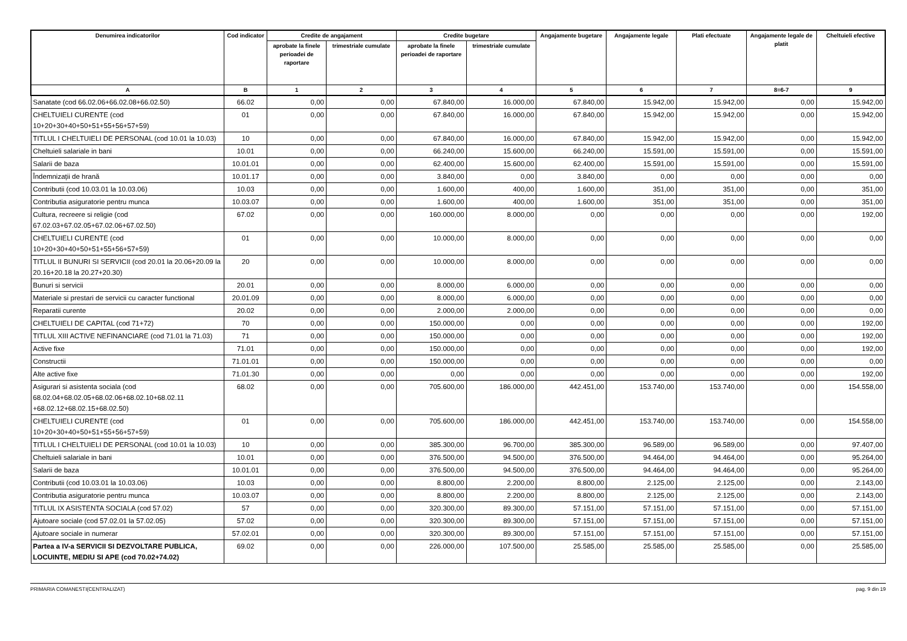| Denumirea indicatorilor | Cod indicator | Credite de angajament | | Credite bugetare | | Angajamente bugetare | Angajamente legale | Plati efectuate | Angajamente legale de platit | Cheltuieli efective |
| --- | --- | --- | --- | --- | --- | --- | --- | --- | --- | --- |
| | | aprobate la finele perioadei de raportare | trimestriale cumulate | aprobate la finele perioadei de raportare | trimestriale cumulate | | | | | |
| A | B | 1 | 2 | 3 | 4 | 5 | 6 | 7 | 8=6-7 | 9 |
| Sanatate (cod 66.02.06+66.02.08+66.02.50) | 66.02 | 0,00 | 0,00 | 67.840,00 | 16.000,00 | 67.840,00 | 15.942,00 | 15.942,00 | 0,00 | 15.942,00 |
| CHELTUIELI CURENTE (cod 10+20+30+40+50+51+55+56+57+59) | 01 | 0,00 | 0,00 | 67.840,00 | 16.000,00 | 67.840,00 | 15.942,00 | 15.942,00 | 0,00 | 15.942,00 |
| TITLUL I CHELTUIELI DE PERSONAL (cod 10.01 la 10.03) | 10 | 0,00 | 0,00 | 67.840,00 | 16.000,00 | 67.840,00 | 15.942,00 | 15.942,00 | 0,00 | 15.942,00 |
| Cheltuieli salariale in bani | 10.01 | 0,00 | 0,00 | 66.240,00 | 15.600,00 | 66.240,00 | 15.591,00 | 15.591,00 | 0,00 | 15.591,00 |
| Salarii de baza | 10.01.01 | 0,00 | 0,00 | 62.400,00 | 15.600,00 | 62.400,00 | 15.591,00 | 15.591,00 | 0,00 | 15.591,00 |
| Îndemnizații de hrană | 10.01.17 | 0,00 | 0,00 | 3.840,00 | 0,00 | 3.840,00 | 0,00 | 0,00 | 0,00 | 0,00 |
| Contributii (cod 10.03.01 la 10.03.06) | 10.03 | 0,00 | 0,00 | 1.600,00 | 400,00 | 1.600,00 | 351,00 | 351,00 | 0,00 | 351,00 |
| Contributia asiguratorie pentru munca | 10.03.07 | 0,00 | 0,00 | 1.600,00 | 400,00 | 1.600,00 | 351,00 | 351,00 | 0,00 | 351,00 |
| Cultura, recreere si religie (cod 67.02.03+67.02.05+67.02.06+67.02.50) | 67.02 | 0,00 | 0,00 | 160.000,00 | 8.000,00 | 0,00 | 0,00 | 0,00 | 0,00 | 192,00 |
| CHELTUIELI CURENTE (cod 10+20+30+40+50+51+55+56+57+59) | 01 | 0,00 | 0,00 | 10.000,00 | 8.000,00 | 0,00 | 0,00 | 0,00 | 0,00 | 0,00 |
| TITLUL II BUNURI SI SERVICII (cod 20.01 la 20.06+20.09 la 20.16+20.18 la 20.27+20.30) | 20 | 0,00 | 0,00 | 10.000,00 | 8.000,00 | 0,00 | 0,00 | 0,00 | 0,00 | 0,00 |
| Bunuri si servicii | 20.01 | 0,00 | 0,00 | 8.000,00 | 6.000,00 | 0,00 | 0,00 | 0,00 | 0,00 | 0,00 |
| Materiale si prestari de servicii cu caracter functional | 20.01.09 | 0,00 | 0,00 | 8.000,00 | 6.000,00 | 0,00 | 0,00 | 0,00 | 0,00 | 0,00 |
| Reparatii curente | 20.02 | 0,00 | 0,00 | 2.000,00 | 2.000,00 | 0,00 | 0,00 | 0,00 | 0,00 | 0,00 |
| CHELTUIELI DE CAPITAL (cod 71+72) | 70 | 0,00 | 0,00 | 150.000,00 | 0,00 | 0,00 | 0,00 | 0,00 | 0,00 | 192,00 |
| TITLUL XIII ACTIVE NEFINANCIARE (cod 71.01 la 71.03) | 71 | 0,00 | 0,00 | 150.000,00 | 0,00 | 0,00 | 0,00 | 0,00 | 0,00 | 192,00 |
| Active fixe | 71.01 | 0,00 | 0,00 | 150.000,00 | 0,00 | 0,00 | 0,00 | 0,00 | 0,00 | 192,00 |
| Constructii | 71.01.01 | 0,00 | 0,00 | 150.000,00 | 0,00 | 0,00 | 0,00 | 0,00 | 0,00 | 0,00 |
| Alte active fixe | 71.01.30 | 0,00 | 0,00 | 0,00 | 0,00 | 0,00 | 0,00 | 0,00 | 0,00 | 192,00 |
| Asigurari si asistenta sociala (cod 68.02.04+68.02.05+68.02.06+68.02.10+68.02.11 +68.02.12+68.02.15+68.02.50) | 68.02 | 0,00 | 0,00 | 705.600,00 | 186.000,00 | 442.451,00 | 153.740,00 | 153.740,00 | 0,00 | 154.558,00 |
| CHELTUIELI CURENTE (cod 10+20+30+40+50+51+55+56+57+59) | 01 | 0,00 | 0,00 | 705.600,00 | 186.000,00 | 442.451,00 | 153.740,00 | 153.740,00 | 0,00 | 154.558,00 |
| TITLUL I CHELTUIELI DE PERSONAL (cod 10.01 la 10.03) | 10 | 0,00 | 0,00 | 385.300,00 | 96.700,00 | 385.300,00 | 96.589,00 | 96.589,00 | 0,00 | 97.407,00 |
| Cheltuieli salariale in bani | 10.01 | 0,00 | 0,00 | 376.500,00 | 94.500,00 | 376.500,00 | 94.464,00 | 94.464,00 | 0,00 | 95.264,00 |
| Salarii de baza | 10.01.01 | 0,00 | 0,00 | 376.500,00 | 94.500,00 | 376.500,00 | 94.464,00 | 94.464,00 | 0,00 | 95.264,00 |
| Contributii (cod 10.03.01 la 10.03.06) | 10.03 | 0,00 | 0,00 | 8.800,00 | 2.200,00 | 8.800,00 | 2.125,00 | 2.125,00 | 0,00 | 2.143,00 |
| Contributia asiguratorie pentru munca | 10.03.07 | 0,00 | 0,00 | 8.800,00 | 2.200,00 | 8.800,00 | 2.125,00 | 2.125,00 | 0,00 | 2.143,00 |
| TITLUL IX ASISTENTA SOCIALA (cod 57.02) | 57 | 0,00 | 0,00 | 320.300,00 | 89.300,00 | 57.151,00 | 57.151,00 | 57.151,00 | 0,00 | 57.151,00 |
| Ajutoare sociale (cod 57.02.01 la 57.02.05) | 57.02 | 0,00 | 0,00 | 320.300,00 | 89.300,00 | 57.151,00 | 57.151,00 | 57.151,00 | 0,00 | 57.151,00 |
| Ajutoare sociale in numerar | 57.02.01 | 0,00 | 0,00 | 320.300,00 | 89.300,00 | 57.151,00 | 57.151,00 | 57.151,00 | 0,00 | 57.151,00 |
| Partea a IV-a SERVICII SI DEZVOLTARE PUBLICA, LOCUINTE, MEDIU SI APE (cod 70.02+74.02) | 69.02 | 0,00 | 0,00 | 226.000,00 | 107.500,00 | 25.585,00 | 25.585,00 | 25.585,00 | 0,00 | 25.585,00 |
PRIMARIA COMANESTI(CENTRALIZAT) pag. 9 din 19